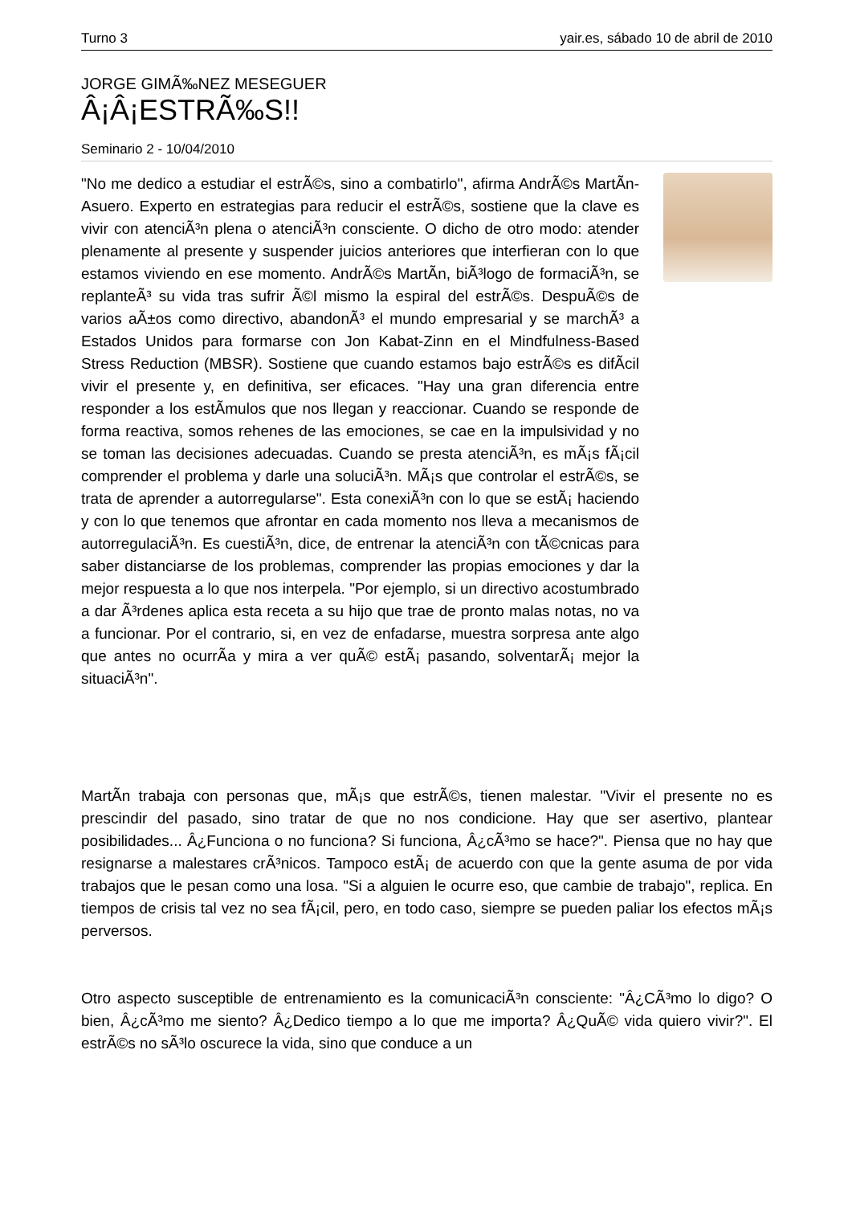Turno 3 yair.es, sábado 10 de abril de 2010
JORGE GIMÃ‰NEZ MESEGUER
Â¡Â¡ESTRÃ‰S!!
Seminario 2 - 10/04/2010
"No me dedico a estudiar el estrÃ©s, sino a combatirlo", afirma AndrÃ©s MartÃ­n-Asuero. Experto en estrategias para reducir el estrÃ©s, sostiene que la clave es vivir con atenciÃ³n plena o atenciÃ³n consciente. O dicho de otro modo: atender plenamente al presente y suspender juicios anteriores que interfieran con lo que estamos viviendo en ese momento. AndrÃ©s MartÃ­n, biÃ³logo de formaciÃ³n, se replanteÃ³ su vida tras sufrir Ã©l mismo la espiral del estrÃ©s. DespuÃ©s de varios aÃ±os como directivo, abandonÃ³ el mundo empresarial y se marchÃ³ a Estados Unidos para formarse con Jon Kabat-Zinn en el Mindfulness-Based Stress Reduction (MBSR). Sostiene que cuando estamos bajo estrÃ©s es difÃ­cil vivir el presente y, en definitiva, ser eficaces. "Hay una gran diferencia entre responder a los estÃ­mulos que nos llegan y reaccionar. Cuando se responde de forma reactiva, somos rehenes de las emociones, se cae en la impulsividad y no se toman las decisiones adecuadas. Cuando se presta atenciÃ³n, es mÃ¡s fÃ¡cil comprender el problema y darle una soluciÃ³n. MÃ¡s que controlar el estrÃ©s, se trata de aprender a autorregularse". Esta conexiÃ³n con lo que se estÃ¡ haciendo y con lo que tenemos que afrontar en cada momento nos lleva a mecanismos de autorregulaciÃ³n. Es cuestiÃ³n, dice, de entrenar la atenciÃ³n con tÃ©cnicas para saber distanciarse de los problemas, comprender las propias emociones y dar la mejor respuesta a lo que nos interpela. "Por ejemplo, si un directivo acostumbrado a dar Ã³rdenes aplica esta receta a su hijo que trae de pronto malas notas, no va a funcionar. Por el contrario, si, en vez de enfadarse, muestra sorpresa ante algo que antes no ocurrÃ­a y mira a ver quÃ© estÃ¡ pasando, solventarÃ¡ mejor la situaciÃ³n".
MartÃ­n trabaja con personas que, mÃ¡s que estrÃ©s, tienen malestar. "Vivir el presente no es prescindir del pasado, sino tratar de que no nos condicione. Hay que ser asertivo, plantear posibilidades... Â¿Funciona o no funciona? Si funciona, Â¿cÃ³mo se hace?". Piensa que no hay que resignarse a malestares crÃ³nicos. Tampoco estÃ¡ de acuerdo con que la gente asuma de por vida trabajos que le pesan como una losa. "Si a alguien le ocurre eso, que cambie de trabajo", replica. En tiempos de crisis tal vez no sea fÃ¡cil, pero, en todo caso, siempre se pueden paliar los efectos mÃ¡s perversos.
Otro aspecto susceptible de entrenamiento es la comunicaciÃ³n consciente: "Â¿CÃ³mo lo digo? O bien, Â¿cÃ³mo me siento? Â¿Dedico tiempo a lo que me importa? Â¿QuÃ© vida quiero vivir?". El estrÃ©s no sÃ³lo oscurece la vida, sino que conduce a un